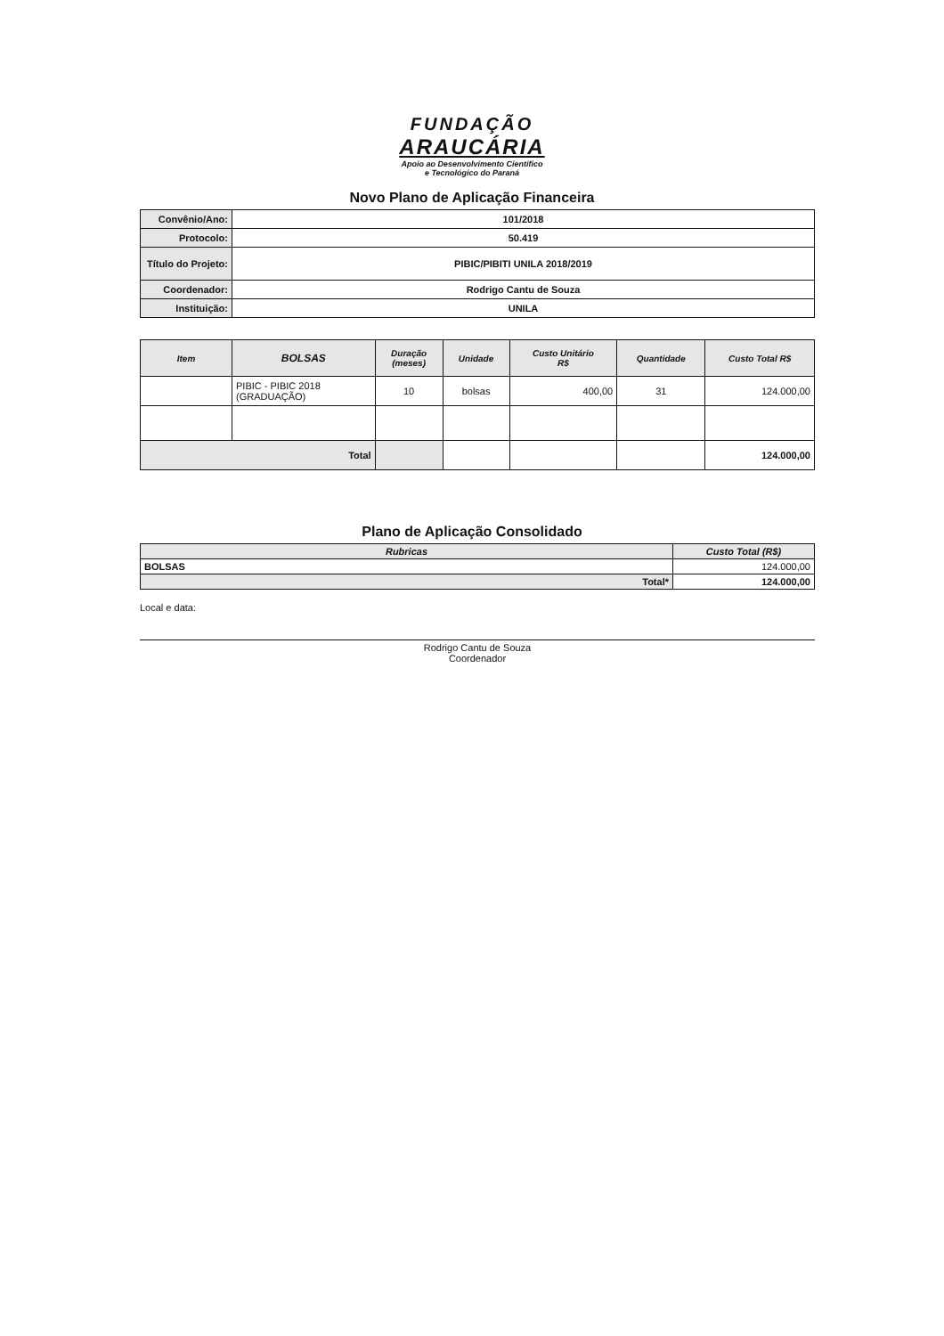FUNDAÇÃO
ARAUCÁRIA
Apoio ao Desenvolvimento Científico
e Tecnológico do Paraná
Novo Plano de Aplicação Financeira
| Convênio/Ano: | 101/2018 |
| Protocolo: | 50.419 |
| Título do Projeto: | PIBIC/PIBITI UNILA 2018/2019 |
| Coordenador: | Rodrigo Cantu de Souza |
| Instituição: | UNILA |
| Item | BOLSAS | Duração (meses) | Unidade | Custo Unitário R$ | Quantidade | Custo Total R$ |
| --- | --- | --- | --- | --- | --- | --- |
| | PIBIC - PIBIC 2018 (GRADUAÇÃO) | 10 | bolsas | 400,00 | 31 | 124.000,00 |
| Total | | | | | | 124.000,00 |
Plano de Aplicação Consolidado
| Rubricas | Custo Total (R$) |
| --- | --- |
| BOLSAS | 124.000,00 |
| Total* | 124.000,00 |
Local e data:
Rodrigo Cantu de Souza
Coordenador